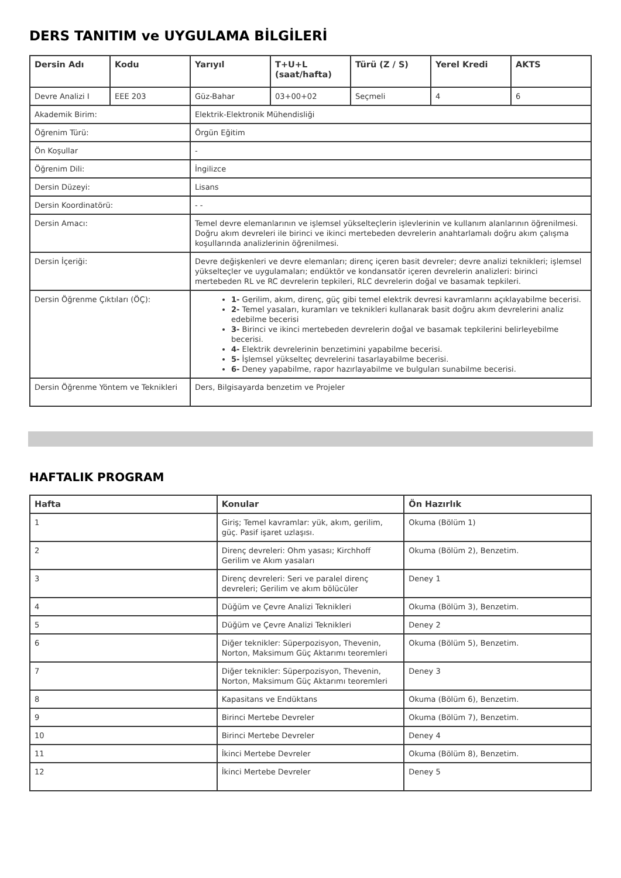DERS TANITIM ve UYGULAMA BİLGİLERİ
| Dersin Adı | Kodu | Yarıyıl | T+U+L (saat/hafta) | Türü (Z / S) | Yerel Kredi | AKTS |
| --- | --- | --- | --- | --- | --- | --- |
| Devre Analizi I | EEE 203 | Güz-Bahar | 03+00+02 | Seçmeli | 4 | 6 |
| Akademik Birim: | | Elektrik-Elektronik Mühendisliği | | | | |
| Öğrenim Türü: | | Örgün Eğitim | | | | |
| Ön Koşullar | | - | | | | |
| Öğrenim Dili: | | İngilizce | | | | |
| Dersin Düzeyi: | | Lisans | | | | |
| Dersin Koordinatörü: | | - - | | | | |
| Dersin Amacı: | | Temel devre elemanlarının ve işlemsel yükselteçlerin işlevlerinin ve kullanım alanlarının öğrenilmesi. Doğru akım devreleri ile birinci ve ikinci mertebeden devrelerin anahtarlamalı doğru akım çalışma koşullarında analizlerinin öğrenilmesi. | | | | |
| Dersin İçeriği: | | Devre değişkenleri ve devre elemanları; direnç içeren basit devreler; devre analizi teknikleri; işlemsel yükselteçler ve uygulamaları; endüktör ve kondansatör içeren devrelerin analizleri: birinci mertebeden RL ve RC devrelerin tepkileri, RLC devrelerin doğal ve basamak tepkileri. | | | | |
| Dersin Öğrenme Çıktıları (ÖÇ): | | 1- Gerilim, akım, direnç, güç gibi temel elektrik devresi kavramlarını açıklayabilme becerisi. 2- Temel yasaları, kuramları ve teknikleri kullanarak basit doğru akım devrelerini analiz edebilme becerisi 3- Birinci ve ikinci mertebeden devrelerin doğal ve basamak tepkilerini belirleyebilme becerisi. 4- Elektrik devrelerinin benzetimini yapabilme becerisi. 5- İşlemsel yükselteç devrelerini tasarlayabilme becerisi. 6- Deney yapabilme, rapor hazırlayabilme ve bulguları sunabilme becerisi. | | | | |
| Dersin Öğrenme Yöntem ve Teknikleri | | Ders, Bilgisayarda benzetim ve Projeler | | | | |
HAFTALIK PROGRAM
| Hafta | Konular | Ön Hazırlık |
| --- | --- | --- |
| 1 | Giriş; Temel kavramlar: yük, akım, gerilim, güç. Pasif işaret uzlaşısı. | Okuma (Bölüm 1) |
| 2 | Direnç devreleri: Ohm yasası; Kirchhoff Gerilim ve Akım yasaları | Okuma (Bölüm 2), Benzetim. |
| 3 | Direnç devreleri: Seri ve paralel direnç devreleri; Gerilim ve akım bölücüler | Deney 1 |
| 4 | Düğüm ve Çevre Analizi Teknikleri | Okuma (Bölüm 3), Benzetim. |
| 5 | Düğüm ve Çevre Analizi Teknikleri | Deney 2 |
| 6 | Diğer teknikler: Süperpozisyon, Thevenin, Norton, Maksimum Güç Aktarımı teoremleri | Okuma (Bölüm 5), Benzetim. |
| 7 | Diğer teknikler: Süperpozisyon, Thevenin, Norton, Maksimum Güç Aktarımı teoremleri | Deney 3 |
| 8 | Kapasitans ve Endüktans | Okuma (Bölüm 6), Benzetim. |
| 9 | Birinci Mertebe Devreler | Okuma (Bölüm 7), Benzetim. |
| 10 | Birinci Mertebe Devreler | Deney 4 |
| 11 | İkinci Mertebe Devreler | Okuma (Bölüm 8), Benzetim. |
| 12 | İkinci Mertebe Devreler | Deney 5 |